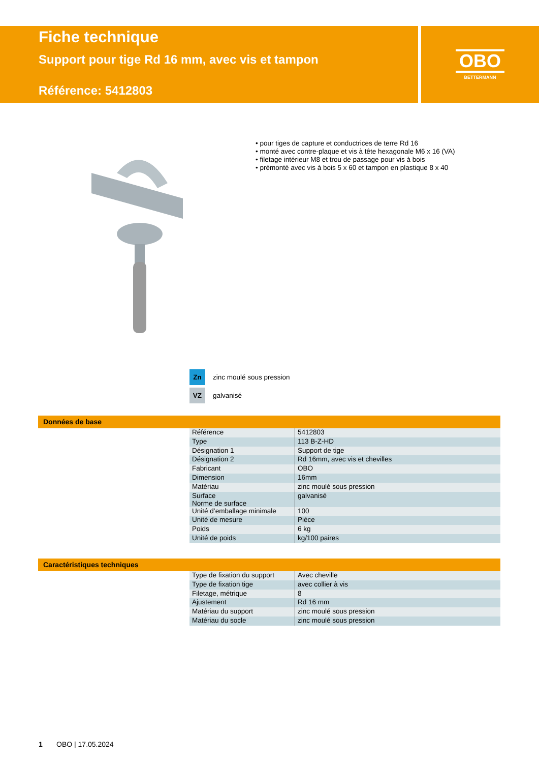Fiche technique
Support pour tige Rd 16 mm, avec vis et tampon
Référence: 5412803
OBO
BETTERMANN
• pour tiges de capture et conductrices de terre Rd 16
• monté avec contre-plaque et vis à tête hexagonale M6 x 16 (VA)
• filetage intérieur M8 et trou de passage pour vis à bois
• prémonté avec vis à bois 5 x 60 et tampon en plastique 8 x 40
Zn zinc moulé sous pression
VZ galvanisé
Données de base
| Référence | 5412803 |
| Type | 113 B-Z-HD |
| Désignation 1 | Support de tige |
| Désignation 2 | Rd 16mm, avec vis et chevilles |
| Fabricant | OBO |
| Dimension | 16mm |
| Matériau | zinc moulé sous pression |
| Surface Norme de surface | galvanisé |
| Unité d’emballage minimale | 100 |
| Unité de mesure | Pièce |
| Poids | 6 kg |
| Unité de poids | kg/100 paires |
Caractéristiques techniques
| Type de fixation du support | Avec cheville |
| Type de fixation tige | avec collier à vis |
| Filetage, métrique | 8 |
| Ajustement | Rd 16 mm |
| Matériau du support | zinc moulé sous pression |
| Matériau du socle | zinc moulé sous pression |
1 OBO | 17.05.2024